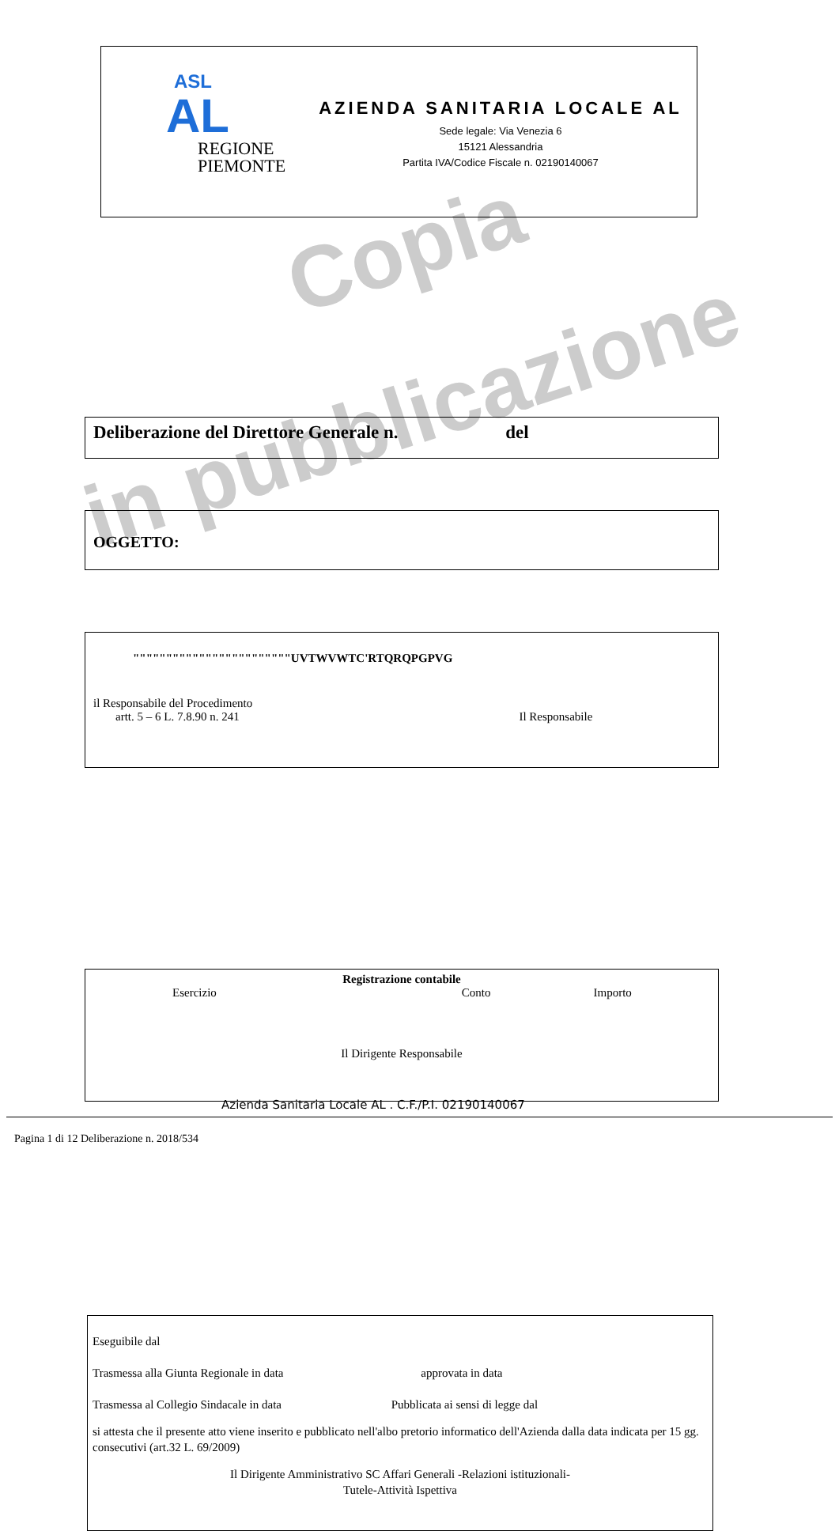Copia
in pubblicazione
ASL
AL
REGIONE
PIEMONTE
AZIENDA SANITARIA LOCALE AL
Sede legale: Via Venezia 6
15121 Alessandria
Partita IVA/Codice Fiscale n. 02190140067
Deliberazione del Direttore Generale n. del
OGGETTO:
""""""""""""""""""""""""UVTWVWTC'RTQRQPGPVG
il Responsabile del Procedimento
artt. 5 – 6 L. 7.8.90 n. 241 Il Responsabile
Registrazione contabile
Esercizio Conto Importo
Il Dirigente Responsabile
Eseguibile dal
Trasmessa alla Giunta Regionale in data approvata in data
Trasmessa al Collegio Sindacale in data Pubblicata ai sensi di legge dal
si attesta che il presente atto viene inserito e pubblicato nell'albo pretorio informatico dell'Azienda dalla data indicata per 15 gg. consecutivi (art.32 L. 69/2009)
Il Dirigente Amministrativo SC Affari Generali -Relazioni istituzionali-
Tutele-Attività Ispettiva
Azienda Sanitaria Locale AL . C.F./P.I. 02190140067
Pagina 1 di 12 Deliberazione n. 2018/534